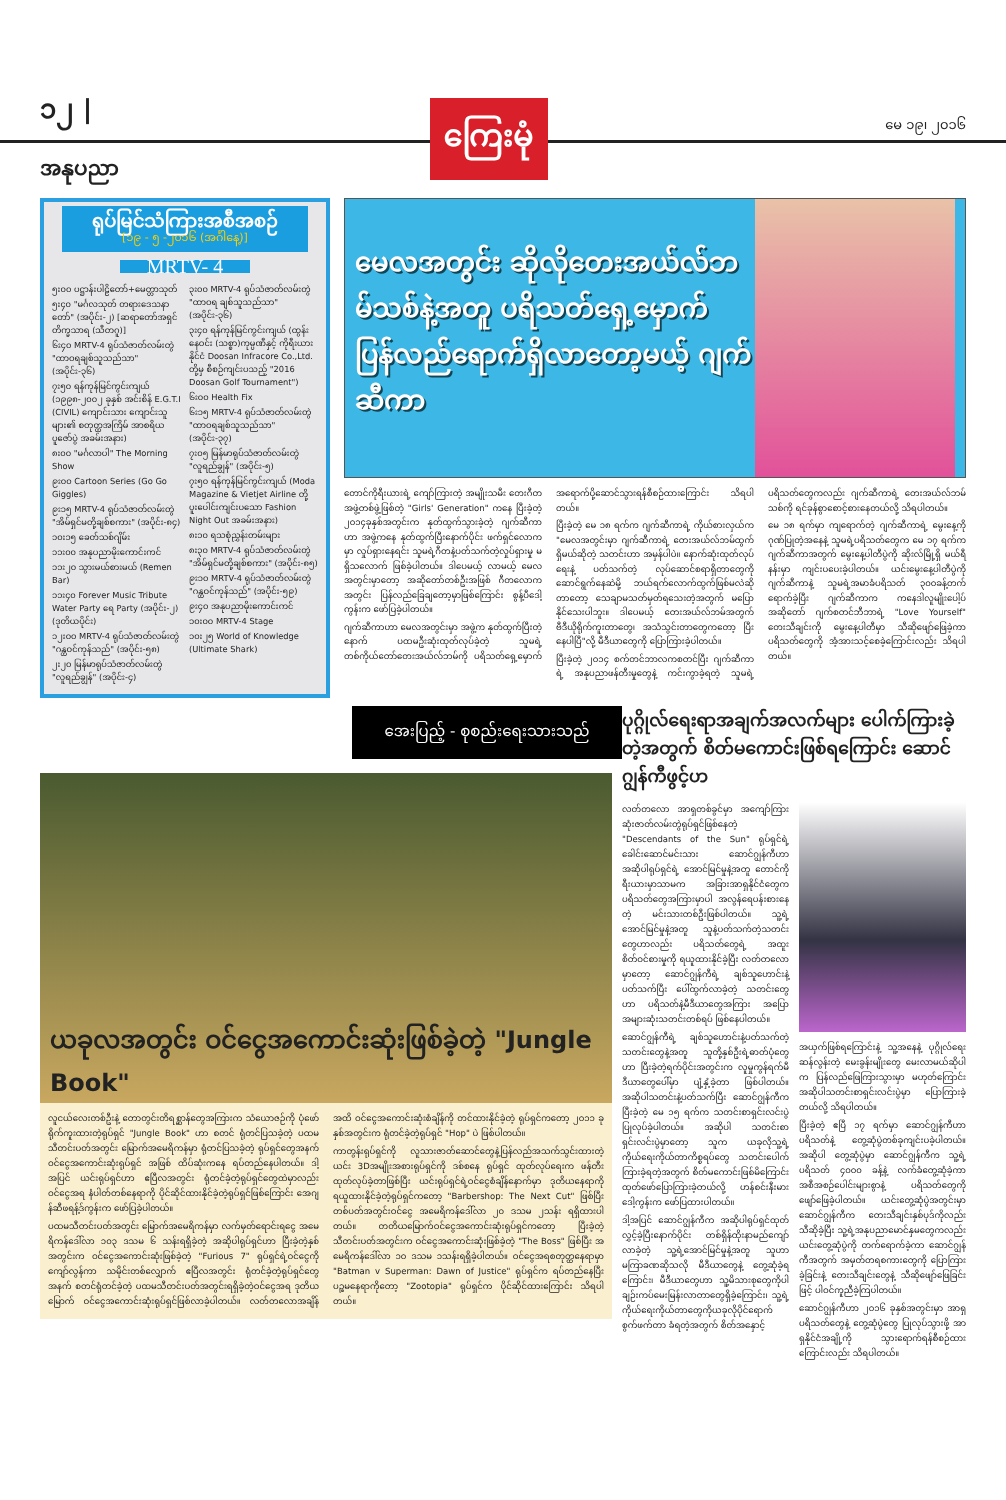၁၂ |
ကြေးမုံ
မေ ၁၉၊ ၂၀၁၆
အနုပညာ
ရုပ်မြင်သံကြားအစီအစဉ်
[၁၉ - ၅ -၂၀၁၆ (အင်္ဂါနေ့)]
MRTV- 4
၅း၀၀ ပဋ္ဌာန်းပါဠိတော်+မေတ္တာသုတ်
၅း၄၀ "မင်္ဂလသုတ် တရားဒေသနာတော်" (အပိုင်း-၂) [ဆရာတော်အရှင်တိက္ခသာရ (သီတဂူ)]
၆း၄၀ MRTV-4 ရုပ်သံဇာတ်လမ်းတွဲ "ထာဝရချစ်သူသည်သာ" (အပိုင်း-၃၆)
၇း၅၀ ရန်ကုန်မြင်ကွင်းကျယ် (၁၉၉၈-၂၀၀၂ ခုနှစ် အင်းစိန် E.G.T.I (CIVIL) ကျောင်းသား ကျောင်းသူများ၏ စတုတ္ထအကြိမ် အာစရိယပူဇော်ပွဲ အခမ်းအနား)
၈း၀၀ "မင်္ဂလာပါ" The Morning Show
၉း၀၀ Cartoon Series (Go Go Giggles)
၉း၁၅ MRTV-4 ရုပ်သံဇာတ်လမ်းတွဲ "အိမ်ရှင်မတို့ချစ်စကား" (အပိုင်း-၈၄)
၁၀း၁၅ ခေတ်သစ်ဂျိမ်း
၁၁း၀၀ အနုပညာမိုးကောင်းကင်
၁၁း၂၀ သွားမယ်စားမယ် (Remen Bar)
၁၁း၄၀ Forever Music Tribute Water Party ရေ Party (အပိုင်း-၂) (ဒုတိယပိုင်း)
၁၂း၀၀ MRTV-4 ရုပ်သံဇာတ်လမ်းတွဲ "ဂန္ထဝင်ကုန်သည်" (အပိုင်း-၅၈)
၂း၂၀ မြန်မာရုပ်သံဇာတ်လမ်းတွဲ "လူရည်ချွန်" (အပိုင်း-၄)
၃း၀၀ MRTV-4 ရုပ်သံဇာတ်လမ်းတွဲ "ထာဝရ ချစ်သူသည်သာ" (အပိုင်း-၃၆)
၃း၄၀ ရန်ကုန်မြင်ကွင်းကျယ် (ထွန်းနေဝင်း (သစ္စာ)ကုမ္ပဏီနှင့် ကိုရီးယားနိုင်ငံ Doosan Infracore Co.,Ltd. တို့မှ စီစဉ်ကျင်းပသည့် "2016 Doosan Golf Tournament")
၆း၀၀ Health Fix
၆း၁၅ MRTV-4 ရုပ်သံဇာတ်လမ်းတွဲ "ထာဝရချစ်သူသည်သာ" (အပိုင်း-၃၇)
၇း၀၅ မြန်မာရုပ်သံဇာတ်လမ်းတွဲ "လူရည်ချွန်" (အပိုင်း-၅)
၇း၅၀ ရန်ကုန်မြင်ကွင်းကျယ် (Moda Magazine & Vietjet Airline တို့ ပူးပေါင်းကျင်းပသော Fashion Night Out အခမ်းအနား)
၈း၁၀ ရသစုံညွှန်းတမ်းများ
၈း၃၀ MRTV-4 ရုပ်သံဇာတ်လမ်းတွဲ "အိမ်ရှင်မတို့ချစ်စကား" (အပိုင်း-၈၅)
၉း၁၀ MRTV-4 ရုပ်သံဇာတ်လမ်းတွဲ "ဂန္ထဝင်ကုန်သည်" (အပိုင်း-၅၉)
၉း၄၀ အနုပညာမိုးကောင်းကင်
၁၀း၀၀ MRTV-4 Stage
၁၀း၂၅ World of Knowledge (Ultimate Shark)
မေလအတွင်း ဆိုလိုတေးအယ်လ်ဘမ်သစ်နဲ့အတူ ပရိသတ်ရှေ့မှောက် ပြန်လည်ရောက်ရှိလာတော့မယ့် ဂျက်ဆီကာ
တောင်ကိုရီးယားရဲ့ ကျော်ကြားတဲ့ အမျိုးသမီး တေးဂီတအဖွဲ့တစ်ဖွဲ့ဖြစ်တဲ့ "Girls' Generation" ကနေ ပြီးခဲ့တဲ့ ၂၀၁၄ခုနှစ်အတွင်းက နုတ်ထွက်သွားခဲ့တဲ့ ဂျက်ဆီကာဟာ အဖွဲ့ကနေ နုတ်ထွက်ပြီးနောက်ပိုင်း ဖက်ရှင်လောကမှာ လှုပ်ရှားနေရင်း သူမရဲ့ဂီတနဲ့ပတ်သက်တဲ့လှုပ်ရှားမှု မရှိသလောက် ဖြစ်ခဲ့ပါတယ်။ ဒါပေမယ့် လာမယ့် မေလအတွင်းမှာတော့ အဆိုတော်တစ်ဦးအဖြစ် ဂီတလောကအတွင်း ပြန်လည်ခြေချတော့မှာဖြစ်ကြောင်း စွန့်ပီဒေါ့ကွန်းက ဖော်ပြခဲ့ပါတယ်။
ဂျက်ဆီကာဟာ မေလအတွင်းမှာ အဖွဲ့က နုတ်ထွက်ပြီးတဲ့နောက် ပထမဦးဆုံးထုတ်လုပ်ခဲ့တဲ့ သူမရဲ့ တစ်ကိုယ်တော်တေးအယ်လ်ဘမ်ကို ပရိသတ်ရှေ့မှောက် အရောက်ပို့ဆောင်သွားရန်စီစဉ်ထားကြောင်း သိရပါတယ်။
ပြီးခဲ့တဲ့ မေ ၁၈ ရက်က ဂျက်ဆီကာရဲ့ ကိုယ်စားလှယ်က "မေလအတွင်းမှာ ဂျက်ဆီကာရဲ့ တေးအယ်လ်ဘမ်ထွက်ရှိမယ်ဆိုတဲ့ သတင်းဟာ အမှန်ပါပဲ။ နောက်ဆုံးထုတ်လုပ်ရေးနဲ့ ပတ်သက်တဲ့ လုပ်ဆောင်စရာရှိတာတွေကို ဆောင်ရွက်နေဆဲမို့ ဘယ်ရက်လောက်ထွက်ဖြစ်မလဲဆိုတာတော့ သေချာမသတ်မှတ်ရသေးတဲ့အတွက် မပြောနိုင်သေးပါဘူး။ ဒါပေမယ့် တေးအယ်လ်ဘမ်အတွက် ဗီဒီယိုရိုက်ကူးတာတွေ၊ အသံသွင်းတာတွေကတော့ ပြီးနေပါပြီ"လို့ မီဒီယာတွေကို ပြောကြားခဲ့ပါတယ်။
ပြီးခဲ့တဲ့ ၂၀၁၄ စက်တင်ဘာလကစတင်ပြီး ဂျက်ဆီကာရဲ့ အနုပညာဖန်တီးမှုတွေနဲ့ ကင်းကွာခဲ့ရတဲ့ သူမရဲ့ပရိသတ်တွေကလည်း ဂျက်ဆီကာရဲ့ တေးအယ်လ်ဘမ်သစ်ကို ရင်ခုန်စွာစောင့်စားနေတယ်လို့ သိရပါတယ်။
မေ ၁၈ ရက်မှာ ကျရောက်တဲ့ ဂျက်ဆီကာရဲ့ မွေးနေ့ကို ဂုဏ်ပြုတဲ့အနေနဲ့ သူမရဲ့ပရိသတ်တွေက မေ ၁၇ ရက်က ဂျက်ဆီကာအတွက် မွေးနေ့ပါတီပွဲကို ဆိုးလ်မြို့ရှိ မယ်ရီနန်းမှာ ကျင်းပပေးခဲ့ပါတယ်။ ယင်းမွေးနေ့ပါတီပွဲကို ဂျက်ဆီကာနဲ့ သူမရဲ့အမာခံပရိသတ် ၃၀၀ခန့်တက်ရောက်ခဲ့ပြီး ဂျက်ဆီကာက ကနေဒါလူမျိုးပေါ့ပ်အဆိုတော် ဂျက်စတင်ဘီဘာရဲ့ "Love Yourself" တေးသီချင်းကို မွေးနေ့ပါတီမှာ သီဆိုဖျော်ဖြေခဲ့ကာ ပရိသတ်တွေကို အံ့အားသင့်စေခဲ့ကြောင်းလည်း သိရပါတယ်။
အေးပြည့် - စုစည်းရေးသားသည်
ယခုလအတွင်း ဝင်ငွေအကောင်းဆုံးဖြစ်ခဲ့တဲ့ "Jungle Book"
လူငယ်လေးတစ်ဦးနဲ့ တောတွင်းတိရစ္ဆာန်တွေအကြားက သံယောဇဉ်ကို ပုံဖော်ရိုက်ကူးထားတဲ့ရုပ်ရှင် "Jungle Book" ဟာ စတင် ရုံတင်ပြသခဲ့တဲ့ ပထမသီတင်းပတ်အတွင်း မြောက်အမေရိကန်မှာ ရုံတင်ပြသခဲ့တဲ့ ရုပ်ရှင်တွေအနက် ဝင်ငွေအကောင်းဆုံးရုပ်ရှင် အဖြစ် ထိပ်ဆုံးကနေ ရပ်တည်နေပါတယ်။ ဒါ့အပြင် ယင်းရုပ်ရှင်ဟာ ဧပြီလအတွင်း ရုံတင်ခဲ့တဲ့ရုပ်ရှင်တွေထဲမှာလည်း ဝင်ငွေအရ နံပါတ်တစ်နေရာကို ပိုင်ဆိုင်ထားနိုင်ခဲ့တဲ့ရုပ်ရှင်ဖြစ်ကြောင်း အေဂျန်ဆီဖရန့်ဒ်ကွန်းက ဖော်ပြခဲ့ပါတယ်။
ပထမသီတင်းပတ်အတွင်း မြောက်အမေရိကန်မှာ လက်မှတ်ရောင်းရငွေ အမေရိကန်ဒေါ်လာ ၁၀၃ ဒသမ ၆ သန်းရရှိခဲ့တဲ့ အဆိုပါရုပ်ရှင်ဟာ ပြီးခဲ့တဲ့နှစ်အတွင်းက ဝင်ငွေအကောင်းဆုံးဖြစ်ခဲ့တဲ့ "Furious 7" ရုပ်ရှင်ရဲ့ဝင်ငွေကိုကျော်လွန်ကာ သမိုင်းတစ်လျှောက် ဧပြီလအတွင်း ရုံတင်ခဲ့တဲ့ရုပ်ရှင်တွေအနက် စတင်ရုံတင်ခဲ့တဲ့ ပထမသီတင်းပတ်အတွင်းရရှိခဲ့တဲ့ဝင်ငွေအရ ဒုတိယမြောက် ဝင်ငွေအကောင်းဆုံးရုပ်ရှင်ဖြစ်လာခဲ့ပါတယ်။ လတ်တလောအချိန်အထိ ဝင်ငွေအကောင်းဆုံးစံချိန်ကို တင်ထားနိုင်ခဲ့တဲ့ ရုပ်ရှင်ကတော့ ၂၀၁၁ ခုနှစ်အတွင်းက ရုံတင်ခဲ့တဲ့ရုပ်ရှင် "Hop" ပဲ ဖြစ်ပါတယ်။
ကာတွန်းရုပ်ရှင်ကို လူသားဇာတ်ဆောင်တွေနဲ့ပြန်လည်အသက်သွင်းထားတဲ့ ယင်း 3Dအမျိုးအစားရုပ်ရှင်ကို ဒစ်စနေ ရုပ်ရှင် ထုတ်လုပ်ရေးက ဖန်တီးထုတ်လုပ်ခဲ့တာဖြစ်ပြီး ယင်းရုပ်ရှင်ရဲ့ဝင်ငွေစံချိန်နောက်မှာ ဒုတိယနေရာကို ရယူထားနိုင်ခဲ့တဲ့ရုပ်ရှင်ကတော့ "Barbershop: The Next Cut" ဖြစ်ပြီး တစ်ပတ်အတွင်းဝင်ငွေ အမေရိကန်ဒေါ်လာ ၂၀ ဒသမ ၂သန်း ရရှိထားပါတယ်။ တတိယမြောက်ဝင်ငွေအကောင်းဆုံးရုပ်ရှင်ကတော့ ပြီးခဲ့တဲ့ သီတင်းပတ်အတွင်းက ဝင်ငွေအကောင်းဆုံးဖြစ်ခဲ့တဲ့ "The Boss" ဖြစ်ပြီး အမေရိကန်ဒေါ်လာ ၁၀ ဒသမ ၁သန်းရရှိခဲ့ပါတယ်။ ဝင်ငွေအရစတုတ္ထနေရာမှာ "Batman v Superman: Dawn of Justice" ရုပ်ရှင်က ရပ်တည်နေပြီး ပဉ္စမနေရာကိုတော့ "Zootopia" ရုပ်ရှင်က ပိုင်ဆိုင်ထားကြောင်း သိရပါတယ်။
ပုဂ္ဂိုလ်ရေးရာအချက်အလက်များ ပေါက်ကြားခဲ့တဲ့အတွက် စိတ်မကောင်းဖြစ်ရကြောင်း ဆောင်ဂျွန်ကီဖွင့်ဟ
လတ်တလော အာရှတစ်ခွင်မှာ အကျော်ကြားဆုံးဇာတ်လမ်းတွဲရုပ်ရှင်ဖြစ်နေတဲ့ "Descendants of the Sun" ရုပ်ရှင်ရဲ့ ခေါင်းဆောင်မင်းသား ဆောင်ဂျွန်ကီဟာ အဆိုပါရုပ်ရှင်ရဲ့ အောင်မြင်မှုနဲ့အတူ တောင်ကိုရီးယားမှာသာမက အခြားအာရှနိုင်ငံတွေက ပရိသတ်တွေအကြားမှာပါ အလွန်ရေပန်းစားနေတဲ့ မင်းသားတစ်ဦးဖြစ်ပါတယ်။ သူ့ရဲ့အောင်မြင်မှုနဲ့အတူ သူနဲ့ပတ်သက်တဲ့သတင်းတွေဟာလည်း ပရိသတ်တွေရဲ့ အထူးစိတ်ဝင်စားမှုကို ရယူထားနိုင်ခဲ့ပြီး လတ်တလောမှာတော့ ဆောင်ဂျွန်ကီရဲ့ ချစ်သူဟောင်းနဲ့ပတ်သက်ပြီး ပေါ်ထွက်လာခဲ့တဲ့ သတင်းတွေဟာ ပရိသတ်နဲ့မီဒီယာတွေအကြား အပြောအများဆုံးသတင်းတစ်ရပ် ဖြစ်နေပါတယ်။
ဆောင်ဂျွန်ကီရဲ့ ချစ်သူဟောင်းနဲ့ပတ်သက်တဲ့ သတင်းတွေနဲ့အတူ သူတို့နှစ်ဦးရဲ့ဓာတ်ပုံတွေဟာ ပြီးခဲ့တဲ့ရက်ပိုင်းအတွင်းက လူမှုကွန်ရက်မီဒီယာတွေပေါ်မှာ ပျံ့နှံ့ခဲ့တာ ဖြစ်ပါတယ်။ အဆိုပါသတင်းနဲ့ပတ်သက်ပြီး ဆောင်ဂျွန်ကီက ပြီးခဲ့တဲ့ မေ ၁၅ ရက်က သတင်းစာရှင်းလင်းပွဲပြုလုပ်ခဲ့ပါတယ်။ အဆိုပါ သတင်းစာရှင်းလင်းပွဲမှာတော့ သူက ယခုလိုသူ့ရဲ့ကိုယ်ရေးကိုယ်တာကိစ္စရပ်တွေ သတင်းပေါက်ကြားခဲ့ရတဲ့အတွက် စိတ်မကောင်းဖြစ်မိကြောင်း ထုတ်ဖော်ပြောကြားခဲ့တယ်လို့ ဟန်စင်းနီးမားဒေါ့ကွန်းက ဖော်ပြထားပါတယ်။
ဒါ့အပြင် ဆောင်ဂျွန်ကီက အဆိုပါရုပ်ရှင်ထုတ်လွှင့်ခဲ့ပြီးနောက်ပိုင်း တစ်ရှိန်ထိုးနာမည်ကျော်လာခဲ့တဲ့ သူ့ရဲ့အောင်မြင်မှုနဲ့အတူ သူဟာ မကြာခဏဆိုသလို မီဒီယာတွေနဲ့ တွေ့ဆုံခဲ့ရကြောင်း၊ မီဒီယာတွေဟာ သူ့မိသားစုတွေကိုပါ ချဉ်းကပ်မေးမြန်းလာတာတွေရှိခဲ့ကြောင်း၊ သူ့ရဲ့ကိုယ်ရေးကိုယ်တာတွေကိုယခုလိုပိုင်ရောက်စွက်ဖက်တာ ခံရတဲ့အတွက် စိတ်အနှောင့်
အယှက်ဖြစ်ရကြောင်းနဲ့ သူ့အနေနဲ့ ပုဂ္ဂိုလ်ရေးဆန်လွန်းတဲ့ မေးခွန်းမျိုးတွေ မေးလာမယ်ဆိုပါက ပြန်လည်ဖြေကြားသွားမှာ မဟုတ်ကြောင်း အဆိုပါသတင်းစာရှင်းလင်းပွဲမှာ ပြောကြားခဲ့တယ်လို့ သိရပါတယ်။
ပြီးခဲ့တဲ့ ဧပြီ ၁၇ ရက်မှာ ဆောင်ဂျွန်ကီဟာ ပရိသတ်နဲ့ တွေ့ဆုံပွဲတစ်ခုကျင်းပခဲ့ပါတယ်။ အဆိုပါ တွေ့ဆုံပွဲမှာ ဆောင်ဂျွန်ကီက သူ့ရဲ့ပရိသတ် ၄၀၀၀ ခန့်နဲ့ လက်ခံတွေ့ဆုံခဲ့ကာ အစီအစဉ်ပေါင်းများစွာနဲ့ ပရိသတ်တွေကို ဖျော်ဖြေခဲ့ပါတယ်။ ယင်းတွေ့ဆုံပွဲအတွင်းမှာ ဆောင်ဂျွန်ကီက တေးသီချင်းနှစ်ပုဒ်ကိုလည်း သီဆိုခဲ့ပြီး သူ့ရဲ့အနုပညာမောင်နှမတွေကလည်း ယင်းတွေ့ဆုံပွဲကို တက်ရောက်ခဲ့ကာ ဆောင်ဂျွန်ကီအတွက် အမှတ်တရစကားတွေကို ပြောကြားခဲ့ခြင်းနဲ့ တေးသီချင်းတွေနဲ့ သီဆိုဖျော်ဖြေခြင်းဖြင့် ပါဝင်ကူညီခဲ့ကြပါတယ်။
ဆောင်ဂျွန်ကီဟာ ၂၀၁၆ ခုနှစ်အတွင်းမှာ အာရှပရိသတ်တွေနဲ့ တွေ့ဆုံပွဲတွေ ပြုလုပ်သွားဖို့ အာရှနိုင်ငံအချို့ကို သွားရောက်ရန်စီစဉ်ထားကြောင်းလည်း သိရပါတယ်။